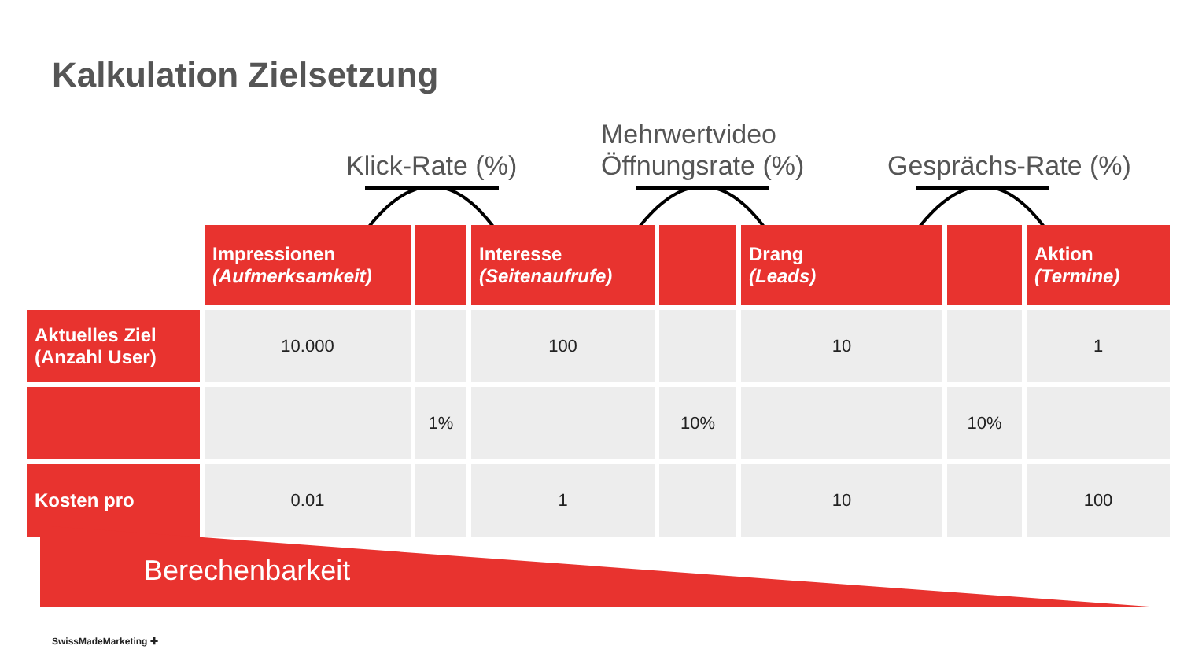Kalkulation Zielsetzung
Klick-Rate (%)
Mehrwertvideo
Öffnungsrate (%)
Gesprächs-Rate (%)
| | Impressionen (Aufmerksamkeit) | | Interesse (Seitenaufrufe) | | Drang (Leads) | | Aktion (Termine) |
| --- | --- | --- | --- | --- | --- | --- | --- |
| Aktuelles Ziel (Anzahl User) | 10.000 | | 100 | | 10 | | 1 |
| | | 1% | | 10% | | 10% | |
| Kosten pro | 0.01 | | 1 | | 10 | | 100 |
Berechenbarkeit
SwissMadeMarketing ✚